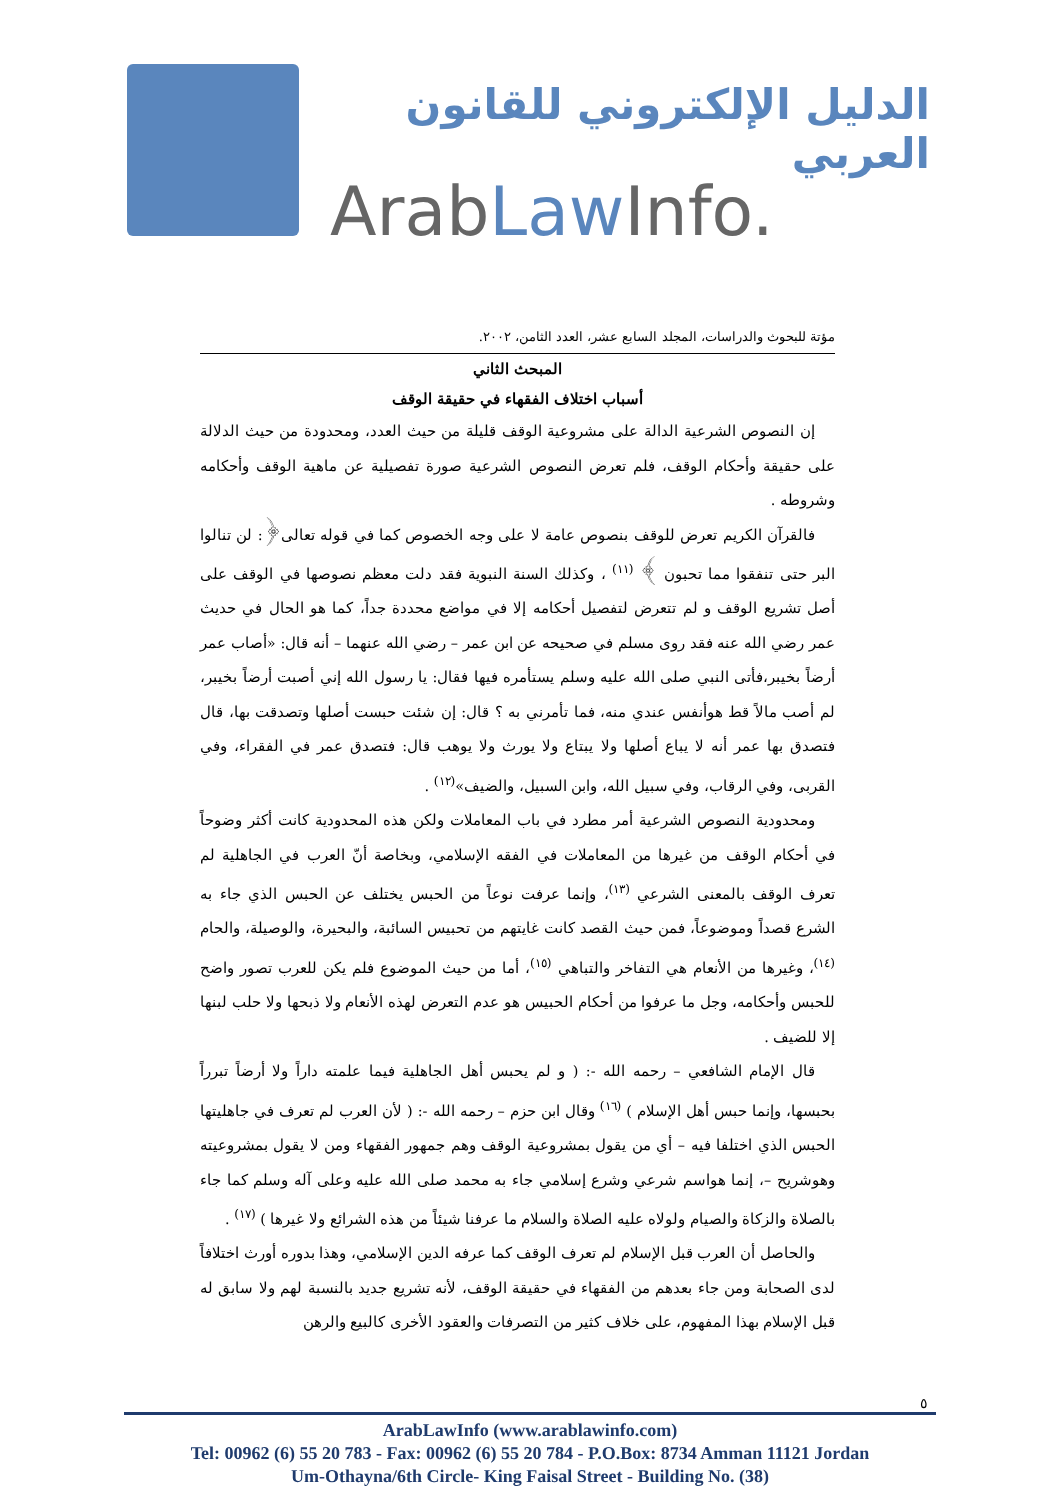الدليل الإلكتروني للقانون العربي
ArabLaw Info.
مؤتة للبحوث والدراسات، المجلد السابع عشر، العدد الثامن، ٢٠٠٢.
المبحث الثاني
أسباب اختلاف الفقهاء في حقيقة الوقف
إن النصوص الشرعية الدالة على مشروعية الوقف قليلة من حيث العدد، ومحدودة من حيث الدلالة على حقيقة وأحكام الوقف، فلم تعرض النصوص الشرعية صورة تفصيلية عن ماهية الوقف وأحكامه وشروطه .
فالقرآن الكريم تعرض للوقف بنصوص عامة لا على وجه الخصوص كما في قوله تعالى﴿: لن تنالوا البر حتى تنفقوا مما تحبون ﴾ <sup>(١١)</sup> ، وكذلك السنة النبوية فقد دلت معظم نصوصها في الوقف على أصل تشريع الوقف و لم تتعرض لتفصيل أحكامه إلا في مواضع محددة جداً، كما هو الحال في حديث عمر رضي الله عنه فقد روى مسلم في صحيحه عن ابن عمر – رضي الله عنهما – أنه قال: «أصاب عمر أرضاً بخيبر،فأتى النبي صلى الله عليه وسلم يستأمره فيها فقال: يا رسول الله إني أصبت أرضاً بخيبر، لم أصب مالاً قط هوأنفس عندي منه، فما تأمرني به ؟ قال: إن شئت حبست أصلها وتصدقت بها، قال فتصدق بها عمر أنه لا يباع أصلها ولا يبتاع ولا يورث ولا يوهب قال: فتصدق عمر في الفقراء، وفي القربى، وفي الرقاب، وفي سبيل الله، وابن السبيل، والضيف»<sup>(١٢)</sup> .
ومحدودية النصوص الشرعية أمر مطرد في باب المعاملات ولكن هذه المحدودية كانت أكثر وضوحاً في أحكام الوقف من غيرها من المعاملات في الفقه الإسلامي، وبخاصة أنّ العرب في الجاهلية لم تعرف الوقف بالمعنى الشرعي <sup>(١٣)</sup>، وإنما عرفت نوعاً من الحبس يختلف عن الحبس الذي جاء به الشرع قصداً وموضوعاً، فمن حيث القصد كانت غايتهم من تحبيس السائبة، والبحيرة، والوصيلة، والحام <sup>(١٤)</sup>، وغيرها من الأنعام هي التفاخر والتباهي <sup>(١٥)</sup>، أما من حيث الموضوع فلم يكن للعرب تصور واضح للحبس وأحكامه، وجل ما عرفوا من أحكام الحبيس هو عدم التعرض لهذه الأنعام ولا ذبحها ولا حلب لبنها إلا للضيف .
قال الإمام الشافعي – رحمه الله -: ( و لم يحبس أهل الجاهلية فيما علمته داراً ولا أرضاً تبرراً بحبسها، وإنما حبس أهل الإسلام ) <sup>(١٦)</sup> وقال ابن حزم – رحمه الله -: ( لأن العرب لم تعرف في جاهليتها الحبس الذي اختلفا فيه – أي من يقول بمشروعية الوقف وهم جمهور الفقهاء ومن لا يقول بمشروعيته وهوشريح –، إنما هواسم شرعي وشرع إسلامي جاء به محمد صلى الله عليه وعلى آله وسلم كما جاء بالصلاة والزكاة والصيام ولولاه عليه الصلاة والسلام ما عرفنا شيئاً من هذه الشرائع ولا غيرها ) <sup>(١٧)</sup> .
والحاصل أن العرب قبل الإسلام لم تعرف الوقف كما عرفه الدين الإسلامي، وهذا بدوره أورث اختلافاً لدى الصحابة ومن جاء بعدهم من الفقهاء في حقيقة الوقف، لأنه تشريع جديد بالنسبة لهم ولا سابق له قبل الإسلام بهذا المفهوم، على خلاف كثير من التصرفات والعقود الأخرى كالبيع والرهن
٥
ArabLawInfo (www.arablawinfo.com)
Tel: 00962 (6) 55 20 783 - Fax: 00962 (6) 55 20 784 - P.O.Box: 8734 Amman 11121 Jordan
Um-Othayna/6th Circle- King Faisal Street - Building No. (38)